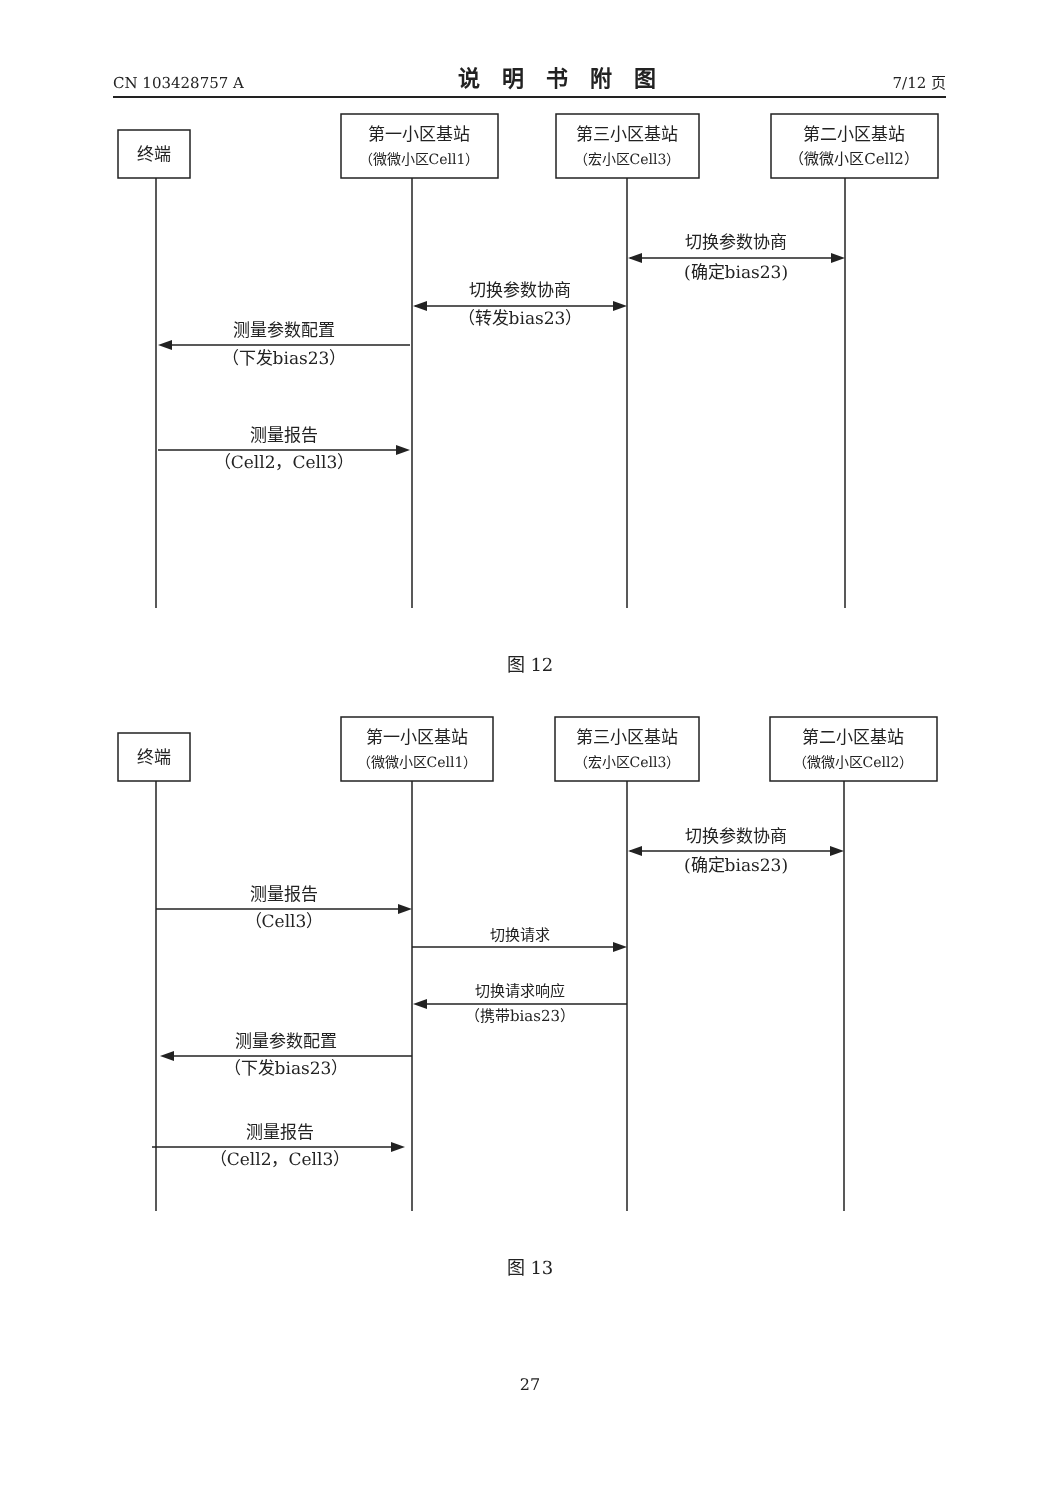CN 103428757 A 说明书附图 7/12 页
终端
第一小区基站
（微微小区Cell1）
第三小区基站
（宏小区Cell3）
第二小区基站
（微微小区Cell2）
切换参数协商
(确定bias23)
切换参数协商
（转发bias23）
测量参数配置
（下发bias23）
测量报告
（Cell2，Cell3）
图 12
终端
第一小区基站
（微微小区Cell1）
第三小区基站
（宏小区Cell3）
第二小区基站
（微微小区Cell2）
切换参数协商
(确定bias23)
测量报告
（Cell3）
切换请求
切换请求响应
（携带bias23）
测量参数配置
（下发bias23）
测量报告
（Cell2，Cell3）
图 13
27